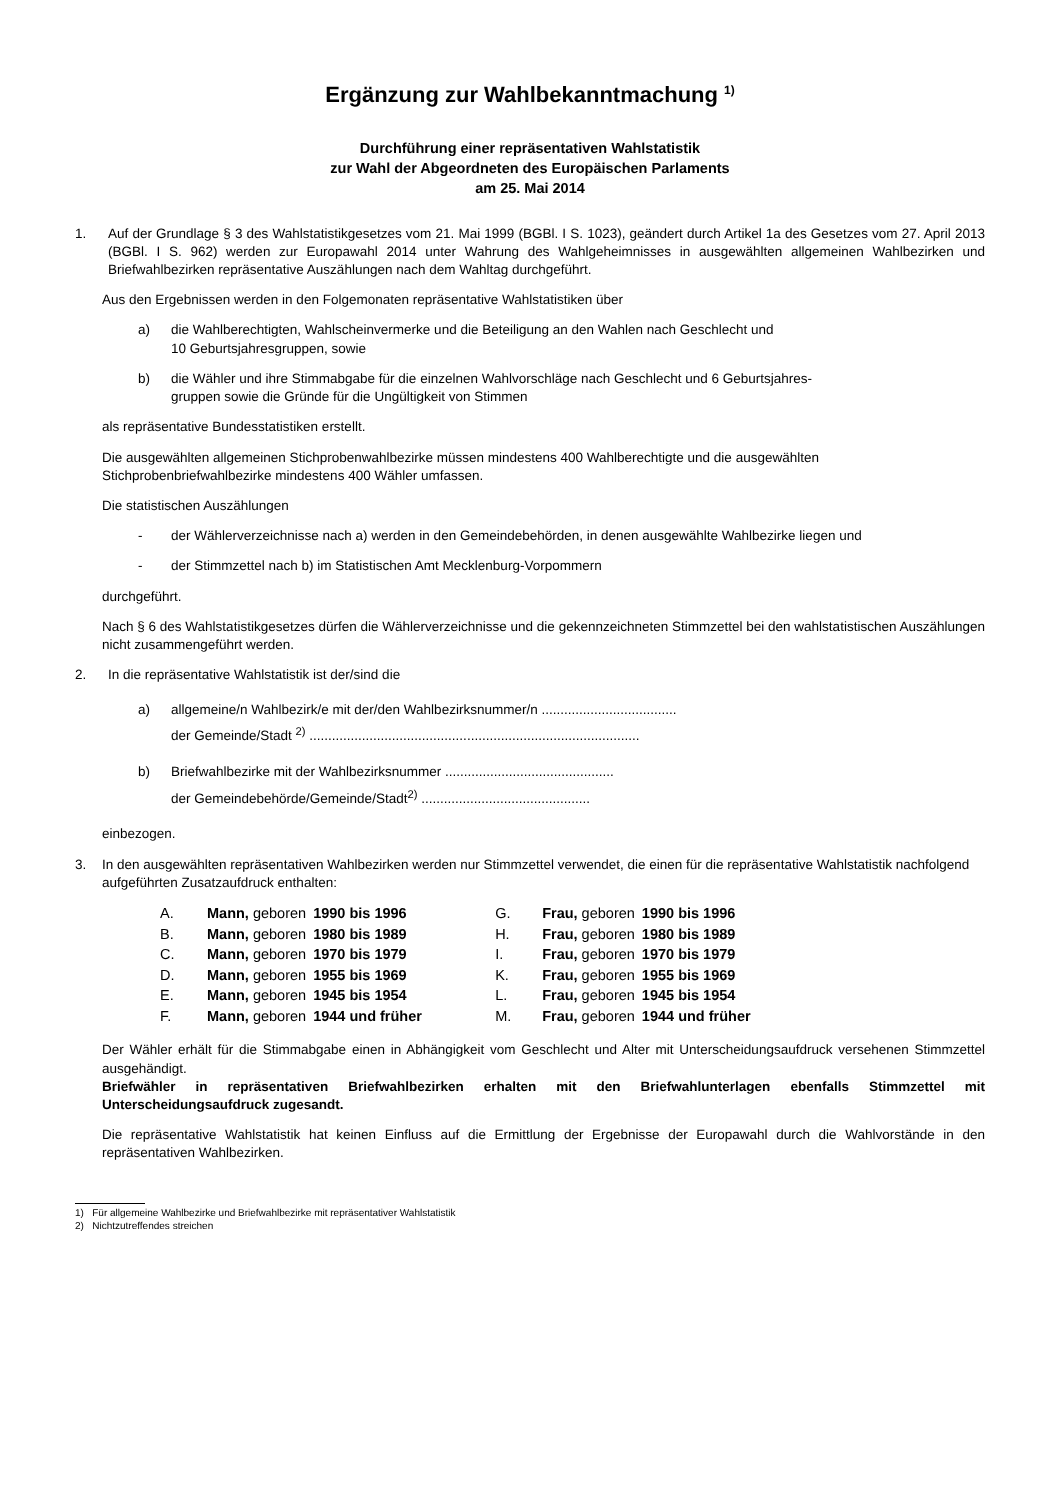Ergänzung zur Wahlbekanntmachung <sup>1)</sup>
Durchführung einer repräsentativen Wahlstatistik
zur Wahl der Abgeordneten des Europäischen Parlaments
am 25. Mai 2014
1. Auf der Grundlage § 3 des Wahlstatistikgesetzes vom 21. Mai 1999 (BGBl. I S. 1023), geändert durch Artikel 1a des Gesetzes vom 27. April 2013 (BGBl. I S. 962) werden zur Europawahl 2014 unter Wahrung des Wahlgeheimnisses in ausgewählten allgemeinen Wahlbezirken und Briefwahlbezirken repräsentative Auszählungen nach dem Wahltag durchgeführt.
Aus den Ergebnissen werden in den Folgemonaten repräsentative Wahlstatistiken über
a) die Wahlberechtigten, Wahlscheinvermerke und die Beteiligung an den Wahlen nach Geschlecht und
10 Geburtsjahresgruppen, sowie
b) die Wähler und ihre Stimmabgabe für die einzelnen Wahlvorschläge nach Geschlecht und 6 Geburtsjahres-
gruppen sowie die Gründe für die Ungültigkeit von Stimmen
als repräsentative Bundesstatistiken erstellt.
Die ausgewählten allgemeinen Stichprobenwahlbezirke müssen mindestens 400 Wahlberechtigte und die ausgewählten Stichprobenbriefwahlbezirke mindestens 400 Wähler umfassen.
Die statistischen Auszählungen
- der Wählerverzeichnisse nach a) werden in den Gemeindebehörden, in denen ausgewählte Wahlbezirke liegen und
- der Stimmzettel nach b) im Statistischen Amt Mecklenburg-Vorpommern
durchgeführt.
Nach § 6 des Wahlstatistikgesetzes dürfen die Wählerverzeichnisse und die gekennzeichneten Stimmzettel bei den wahlstatistischen Auszählungen nicht zusammengeführt werden.
2. In die repräsentative Wahlstatistik ist der/sind die
a) allgemeine/n Wahlbezirk/e mit der/den Wahlbezirksnummer/n ....................................
der Gemeinde/Stadt <sup>2)</sup> ........................................................................................
b) Briefwahlbezirke mit der Wahlbezirksnummer .............................................
der Gemeindebehörde/Gemeinde/Stadt<sup>2)</sup> .............................................
einbezogen.
3. In den ausgewählten repräsentativen Wahlbezirken werden nur Stimmzettel verwendet, die einen für die repräsentative Wahlstatistik nachfolgend aufgeführten Zusatzaufdruck enthalten:
| A. | Mann, geboren | 1990 bis 1996 | G. | Frau, geboren | 1990 bis 1996 |
| B. | Mann, geboren | 1980 bis 1989 | H. | Frau, geboren | 1980 bis 1989 |
| C. | Mann, geboren | 1970 bis 1979 | I. | Frau, geboren | 1970 bis 1979 |
| D. | Mann, geboren | 1955 bis 1969 | K. | Frau, geboren | 1955 bis 1969 |
| E. | Mann, geboren | 1945 bis 1954 | L. | Frau, geboren | 1945 bis 1954 |
| F. | Mann, geboren | 1944 und früher | M. | Frau, geboren | 1944 und früher |
Der Wähler erhält für die Stimmabgabe einen in Abhängigkeit vom Geschlecht und Alter mit Unterscheidungsaufdruck versehenen Stimmzettel ausgehändigt.
Briefwähler in repräsentativen Briefwahlbezirken erhalten mit den Briefwahlunterlagen ebenfalls Stimmzettel mit Unterscheidungsaufdruck zugesandt.
Die repräsentative Wahlstatistik hat keinen Einfluss auf die Ermittlung der Ergebnisse der Europawahl durch die Wahlvorstände in den repräsentativen Wahlbezirken.
1) Für allgemeine Wahlbezirke und Briefwahlbezirke mit repräsentativer Wahlstatistik
2) Nichtzutreffendes streichen